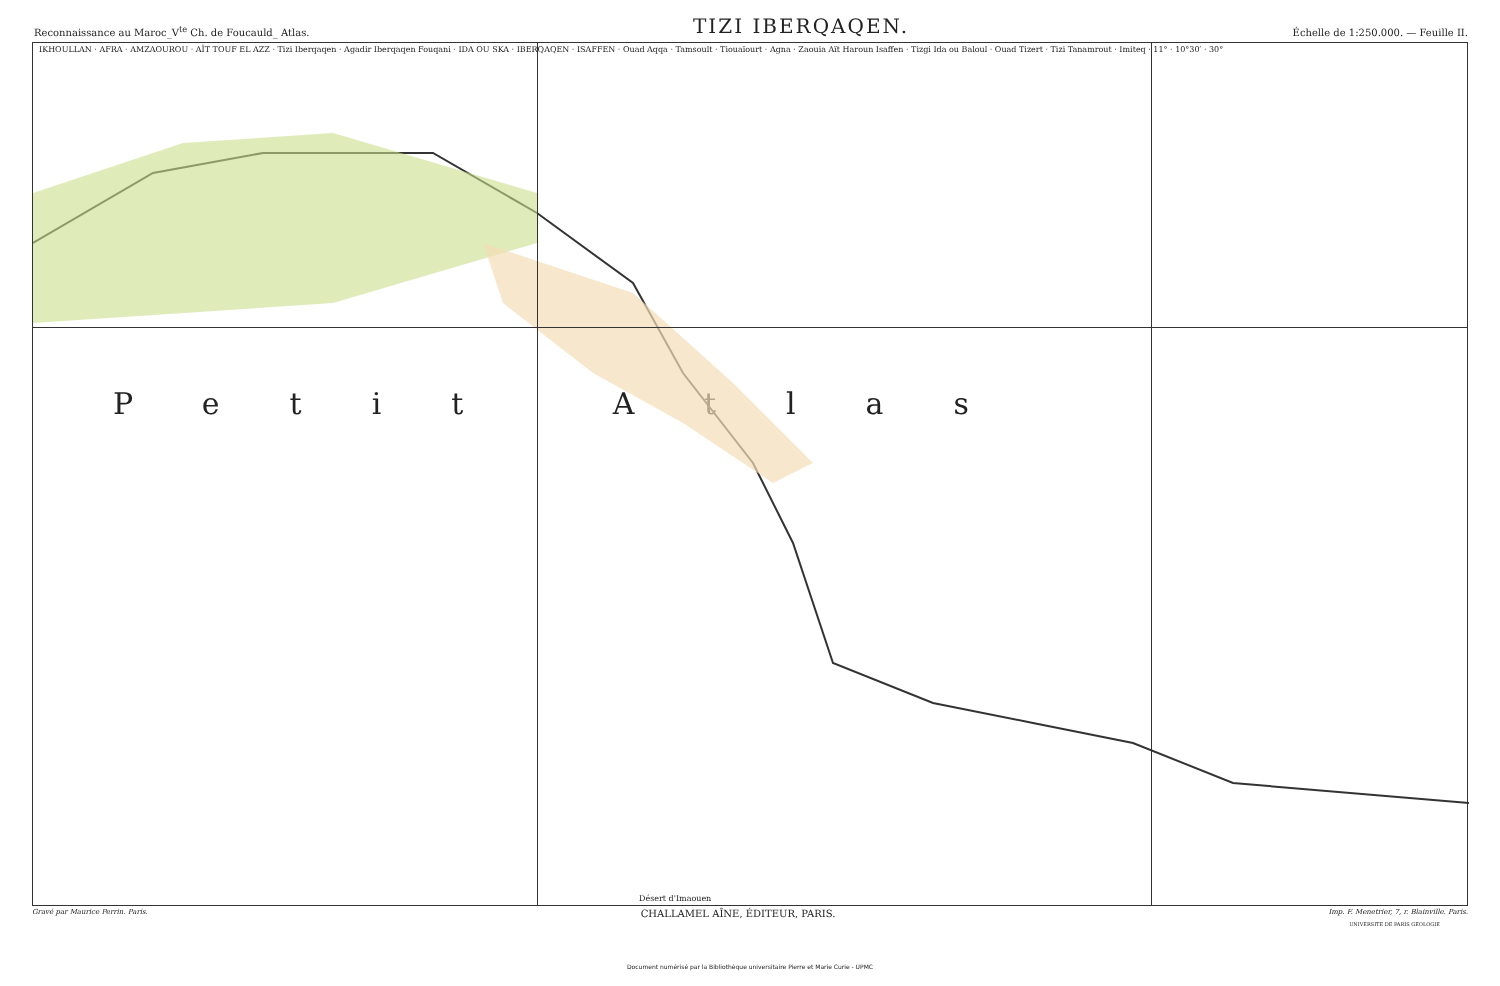Reconnaissance au Maroc_V<sup>te</sup> Ch. de Foucauld_ Atlas. TIZI IBERQAQEN. Échelle de 1:250.000. — Feuille II.
IKHOULLAN · AFRA · AMZAOUROU · AÏT TOUF EL AZZ · Tizi Iberqaqen · Agadir Iberqaqen Fouqani · IDA OU SKA · IBERQAQEN · ISAFFEN · Ouad Aqqa · Tamsoult · Tiouaïourt · Agna · Zaouia Aït Haroun Isaffen · Tizgi Ida ou Baloul · Ouad Tizert · Tizi Tanamrout · Imiteq · 11° · 10°30′ · 30°
Petit Atlas
Désert d'Imaouen
Gravé par Maurice Perrin. Paris. CHALLAMEL AÎNE, ÉDITEUR, PARIS. Imp. F. Menetrier, 7, r. Blainville. Paris.
UNIVERSITE DE PARIS GEOLOGIE
Document numérisé par la Bibliothèque universitaire Pierre et Marie Curie - UPMC